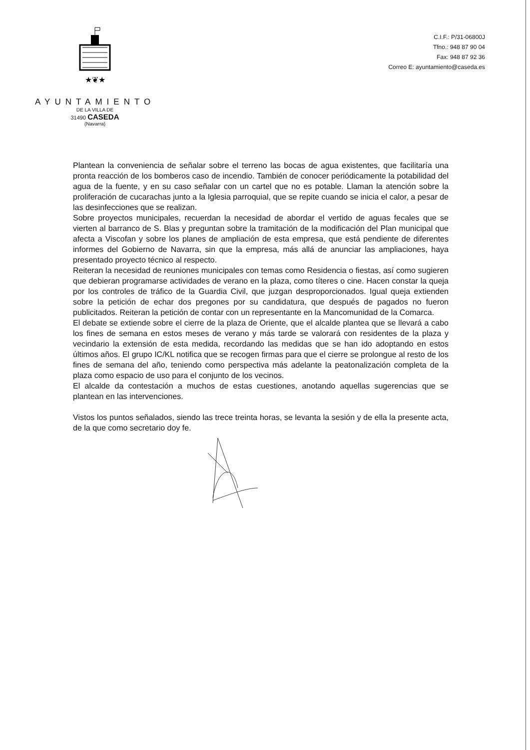★❦★
AYUNTAMIENTO
DE LA VILLA DE
31490 CASEDA
(Navarra)
C.I.F.: P/31-06800J
Tfno.: 948 87 90 04
Fax: 948 87 92 36
Correo E: ayuntamiento@caseda.es
Plantean la conveniencia de señalar sobre el terreno las bocas de agua existentes, que facilitaría una pronta reacción de los bomberos caso de incendio. También de conocer periódicamente la potabilidad del agua de la fuente, y en su caso señalar con un cartel que no es potable. Llaman la atención sobre la proliferación de cucarachas junto a la Iglesia parroquial, que se repite cuando se inicia el calor, a pesar de las desinfecciones que se realizan.
Sobre proyectos municipales, recuerdan la necesidad de abordar el vertido de aguas fecales que se vierten al barranco de S. Blas y preguntan sobre la tramitación de la modificación del Plan municipal que afecta a Viscofan y sobre los planes de ampliación de esta empresa, que está pendiente de diferentes informes del Gobierno de Navarra, sin que la empresa, más allá de anunciar las ampliaciones, haya presentado proyecto técnico al respecto.
Reiteran la necesidad de reuniones municipales con temas como Residencia o fiestas, así como sugieren que debieran programarse actividades de verano en la plaza, como títeres o cine. Hacen constar la queja por los controles de tráfico de la Guardia Civil, que juzgan desproporcionados. Igual queja extienden sobre la petición de echar dos pregones por su candidatura, que después de pagados no fueron publicitados. Reiteran la petición de contar con un representante en la Mancomunidad de la Comarca.
El debate se extiende sobre el cierre de la plaza de Oriente, que el alcalde plantea que se llevará a cabo los fines de semana en estos meses de verano y más tarde se valorará con residentes de la plaza y vecindario la extensión de esta medida, recordando las medidas que se han ido adoptando en estos últimos años. El grupo IC/KL notifica que se recogen firmas para que el cierre se prolongue al resto de los fines de semana del año, teniendo como perspectiva más adelante la peatonalización completa de la plaza como espacio de uso para el conjunto de los vecinos.
El alcalde da contestación a muchos de estas cuestiones, anotando aquellas sugerencias que se plantean en las intervenciones.
Vistos los puntos señalados, siendo las trece treinta horas, se levanta la sesión y de ella la presente acta, de la que como secretario doy fe.